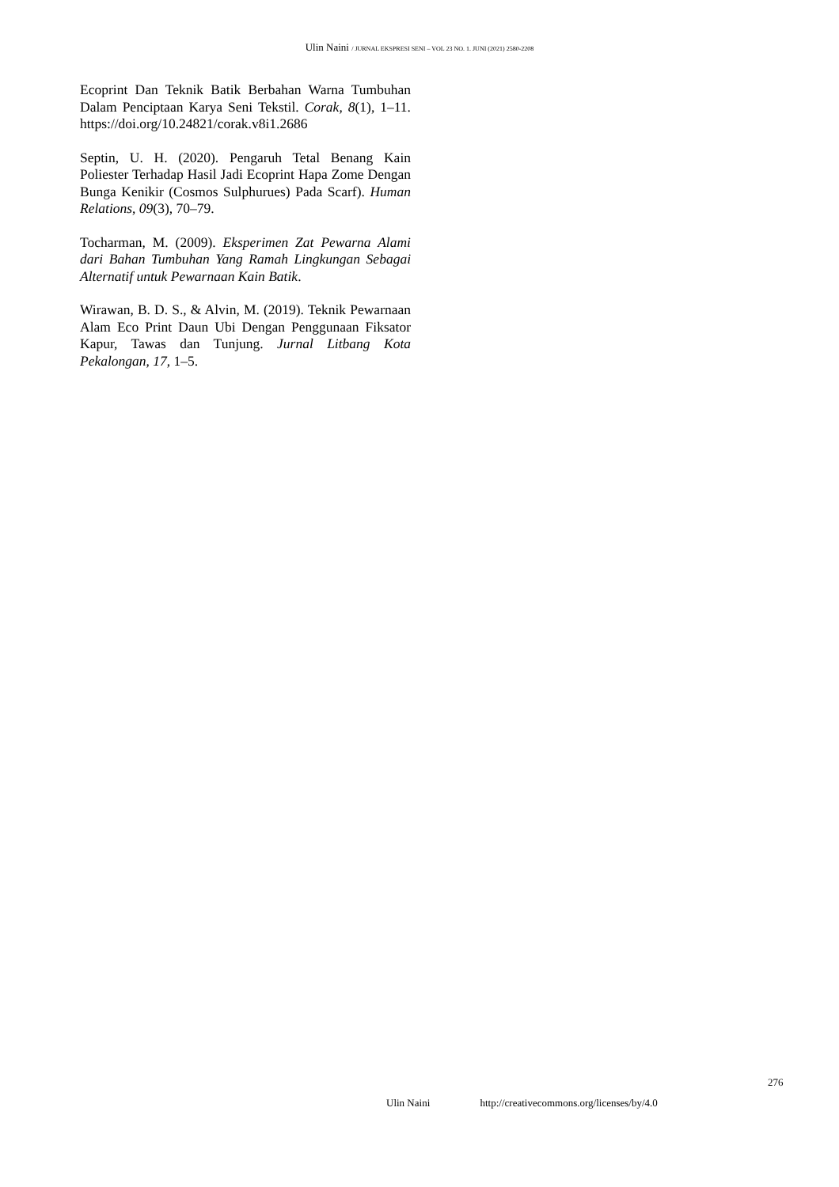Ulin Naini / JURNAL EKSPRESI SENI – VOL 23 NO. 1. JUNI (2021) 2580-2208
Ecoprint Dan Teknik Batik Berbahan Warna Tumbuhan Dalam Penciptaan Karya Seni Tekstil. Corak, 8(1), 1–11. https://doi.org/10.24821/corak.v8i1.2686
Septin, U. H. (2020). Pengaruh Tetal Benang Kain Poliester Terhadap Hasil Jadi Ecoprint Hapa Zome Dengan Bunga Kenikir (Cosmos Sulphurues) Pada Scarf). Human Relations, 09(3), 70–79.
Tocharman, M. (2009). Eksperimen Zat Pewarna Alami dari Bahan Tumbuhan Yang Ramah Lingkungan Sebagai Alternatif untuk Pewarnaan Kain Batik.
Wirawan, B. D. S., & Alvin, M. (2019). Teknik Pewarnaan Alam Eco Print Daun Ubi Dengan Penggunaan Fiksator Kapur, Tawas dan Tunjung. Jurnal Litbang Kota Pekalongan, 17, 1–5.
276
Ulin Naini http://creativecommons.org/licenses/by/4.0